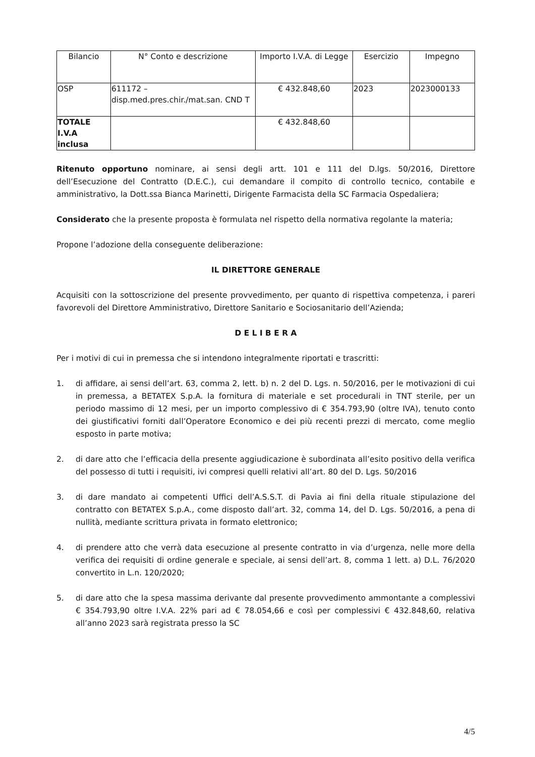| Bilancio | N° Conto e descrizione | Importo I.V.A. di Legge | Esercizio | Impegno |
| OSP | 611172 – disp.med.pres.chir./mat.san. CND T | € 432.848,60 | 2023 | 2023000133 |
| TOTALE I.V.A inclusa | | € 432.848,60 | | |
Ritenuto opportuno nominare, ai sensi degli artt. 101 e 111 del D.lgs. 50/2016, Direttore dell’Esecuzione del Contratto (D.E.C.), cui demandare il compito di controllo tecnico, contabile e amministrativo, la Dott.ssa Bianca Marinetti, Dirigente Farmacista della SC Farmacia Ospedaliera;
Considerato che la presente proposta è formulata nel rispetto della normativa regolante la materia;
Propone l’adozione della conseguente deliberazione:
IL DIRETTORE GENERALE
Acquisiti con la sottoscrizione del presente provvedimento, per quanto di rispettiva competenza, i pareri favorevoli del Direttore Amministrativo, Direttore Sanitario e Sociosanitario dell’Azienda;
D E L I B E R A
Per i motivi di cui in premessa che si intendono integralmente riportati e trascritti:
1. di affidare, ai sensi dell’art. 63, comma 2, lett. b) n. 2 del D. Lgs. n. 50/2016, per le motivazioni di cui in premessa, a BETATEX S.p.A. la fornitura di materiale e set procedurali in TNT sterile, per un periodo massimo di 12 mesi, per un importo complessivo di € 354.793,90 (oltre IVA), tenuto conto dei giustificativi forniti dall’Operatore Economico e dei più recenti prezzi di mercato, come meglio esposto in parte motiva;
2. di dare atto che l’efficacia della presente aggiudicazione è subordinata all’esito positivo della verifica del possesso di tutti i requisiti, ivi compresi quelli relativi all’art. 80 del D. Lgs. 50/2016
3. di dare mandato ai competenti Uffici dell’A.S.S.T. di Pavia ai fini della rituale stipulazione del contratto con BETATEX S.p.A., come disposto dall’art. 32, comma 14, del D. Lgs. 50/2016, a pena di nullità, mediante scrittura privata in formato elettronico;
4. di prendere atto che verrà data esecuzione al presente contratto in via d’urgenza, nelle more della verifica dei requisiti di ordine generale e speciale, ai sensi dell’art. 8, comma 1 lett. a) D.L. 76/2020 convertito in L.n. 120/2020;
5. di dare atto che la spesa massima derivante dal presente provvedimento ammontante a complessivi € 354.793,90 oltre I.V.A. 22% pari ad € 78.054,66 e così per complessivi € 432.848,60, relativa all’anno 2023 sarà registrata presso la SC
4/5